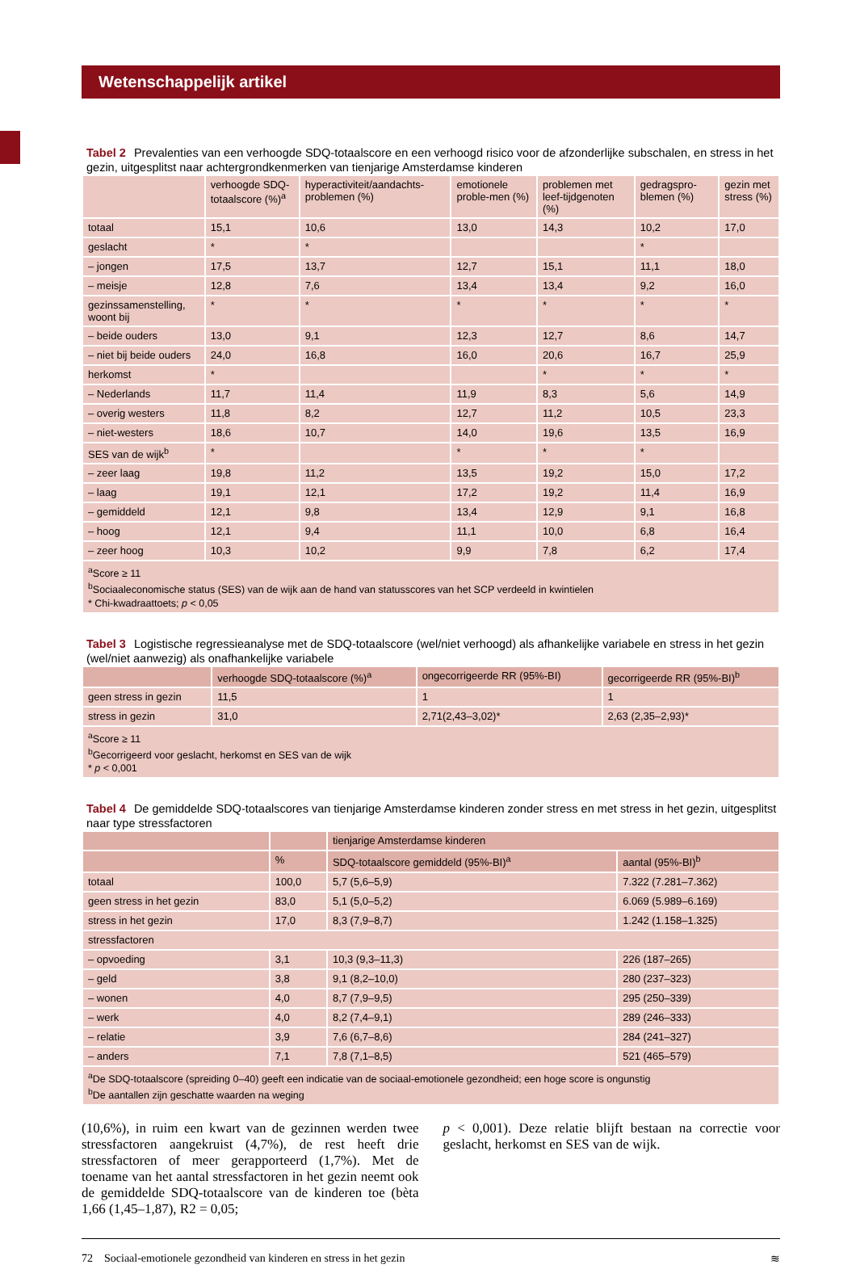Wetenschappelijk artikel
Tabel 2 Prevalenties van een verhoogde SDQ-totaalscore en een verhoogd risico voor de afzonderlijke subschalen, en stress in het gezin, uitgesplitst naar achtergrondkenmerken van tienjarige Amsterdamse kinderen
| | verhoogde SDQ-totaalscore (%)<sup>a</sup> | hyperactiviteit/aandachts-problemen (%) | emotionele proble-men (%) | problemen met leef-tijdgenoten (%) | gedragspro-blemen (%) | gezin met stress (%) |
| --- | --- | --- | --- | --- | --- | --- |
| totaal | 15,1 | 10,6 | 13,0 | 14,3 | 10,2 | 17,0 |
| geslacht | * | * | | | * | |
| – jongen | 17,5 | 13,7 | 12,7 | 15,1 | 11,1 | 18,0 |
| – meisje | 12,8 | 7,6 | 13,4 | 13,4 | 9,2 | 16,0 |
| gezinssamenstelling, woont bij | * | * | * | * | * | * |
| – beide ouders | 13,0 | 9,1 | 12,3 | 12,7 | 8,6 | 14,7 |
| – niet bij beide ouders | 24,0 | 16,8 | 16,0 | 20,6 | 16,7 | 25,9 |
| herkomst | * | | | * | * | * |
| – Nederlands | 11,7 | 11,4 | 11,9 | 8,3 | 5,6 | 14,9 |
| – overig westers | 11,8 | 8,2 | 12,7 | 11,2 | 10,5 | 23,3 |
| – niet-westers | 18,6 | 10,7 | 14,0 | 19,6 | 13,5 | 16,9 |
| SES van de wijk<sup>b</sup> | * | | * | * | * | |
| – zeer laag | 19,8 | 11,2 | 13,5 | 19,2 | 15,0 | 17,2 |
| – laag | 19,1 | 12,1 | 17,2 | 19,2 | 11,4 | 16,9 |
| – gemiddeld | 12,1 | 9,8 | 13,4 | 12,9 | 9,1 | 16,8 |
| – hoog | 12,1 | 9,4 | 11,1 | 10,0 | 6,8 | 16,4 |
| – zeer hoog | 10,3 | 10,2 | 9,9 | 7,8 | 6,2 | 17,4 |
| <sup>a</sup> Score ≥ 11 <sup>b</sup> Sociaaleconomische status (SES) van de wijk aan de hand van statusscores van het SCP verdeeld in kwintielen * Chi-kwadraattoets; p < 0,05 | | | | | | |
Tabel 3 Logistische regressieanalyse met de SDQ-totaalscore (wel/niet verhoogd) als afhankelijke variabele en stress in het gezin (wel/niet aanwezig) als onafhankelijke variabele
| | verhoogde SDQ-totaalscore (%)<sup>a</sup> | ongecorrigeerde RR (95%-BI) | gecorrigeerde RR (95%-BI)<sup>b</sup> |
| --- | --- | --- | --- |
| geen stress in gezin | 11,5 | 1 | 1 |
| stress in gezin | 31,0 | 2,71(2,43–3,02)* | 2,63 (2,35–2,93)* |
| <sup>a</sup> Score ≥ 11 <sup>b</sup> Gecorrigeerd voor geslacht, herkomst en SES van de wijk * p < 0,001 | | | |
Tabel 4 De gemiddelde SDQ-totaalscores van tienjarige Amsterdamse kinderen zonder stress en met stress in het gezin, uitgesplitst naar type stressfactoren
| | | tienjarige Amsterdamse kinderen | |
| --- | --- | --- | --- |
| | % | SDQ-totaalscore gemiddeld (95%-BI)<sup>a</sup> | aantal (95%-BI)<sup>b</sup> |
| totaal | 100,0 | 5,7 (5,6–5,9) | 7.322 (7.281–7.362) |
| geen stress in het gezin | 83,0 | 5,1 (5,0–5,2) | 6.069 (5.989–6.169) |
| stress in het gezin | 17,0 | 8,3 (7,9–8,7) | 1.242 (1.158–1.325) |
| stressfactoren | | | |
| – opvoeding | 3,1 | 10,3 (9,3–11,3) | 226 (187–265) |
| – geld | 3,8 | 9,1 (8,2–10,0) | 280 (237–323) |
| – wonen | 4,0 | 8,7 (7,9–9,5) | 295 (250–339) |
| – werk | 4,0 | 8,2 (7,4–9,1) | 289 (246–333) |
| – relatie | 3,9 | 7,6 (6,7–8,6) | 284 (241–327) |
| – anders | 7,1 | 7,8 (7,1–8,5) | 521 (465–579) |
| <sup>a</sup> De SDQ-totaalscore (spreiding 0–40) geeft een indicatie van de sociaal-emotionele gezondheid; een hoge score is ongunstig <sup>b</sup> De aantallen zijn geschatte waarden na weging | | | |
(10,6%), in ruim een kwart van de gezinnen werden twee stressfactoren aangekruist (4,7%), de rest heeft drie stressfactoren of meer gerapporteerd (1,7%). Met de toename van het aantal stressfactoren in het gezin neemt ook de gemiddelde SDQ-totaalscore van de kinderen toe (bèta 1,66 (1,45–1,87), R2 = 0,05;
p < 0,001). Deze relatie blijft bestaan na correctie voor geslacht, herkomst en SES van de wijk.
72 Sociaal-emotionele gezondheid van kinderen en stress in het gezin ≋